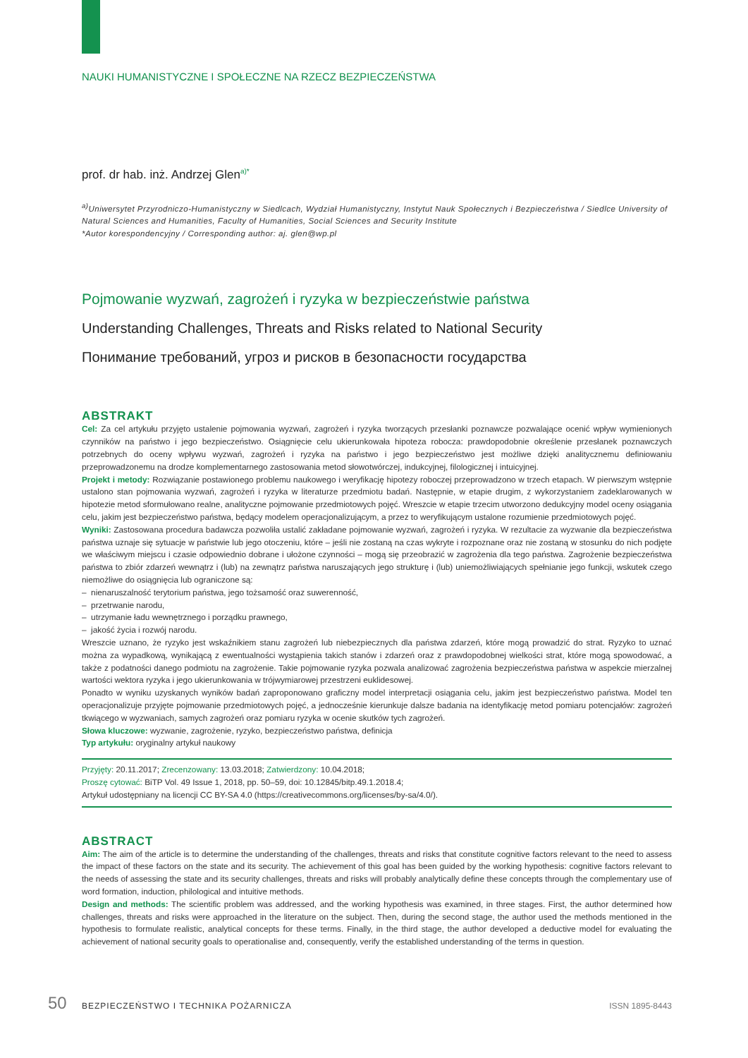NAUKI HUMANISTYCZNE I SPOŁECZNE NA RZECZ BEZPIECZEŃSTWA
prof. dr hab. inż. Andrzej Glen<sup>a)*</sup>
<sup>a)</sup> Uniwersytet Przyrodniczo-Humanistyczny w Siedlcach, Wydział Humanistyczny, Instytut Nauk Społecznych i Bezpieczeństwa / Siedlce University of Natural Sciences and Humanities, Faculty of Humanities, Social Sciences and Security Institute
*Autor korespondencyjny / Corresponding author: aj. glen@wp.pl
Pojmowanie wyzwań, zagrożeń i ryzyka w bezpieczeństwie państwa
Understanding Challenges, Threats and Risks related to National Security
Понимание требований, угроз и рисков в безопасности государства
ABSTRAKT
Cel: Za cel artykułu przyjęto ustalenie pojmowania wyzwań, zagrożeń i ryzyka tworzących przesłanki poznawcze pozwalające ocenić wpływ wymienionych czynników na państwo i jego bezpieczeństwo. Osiągnięcie celu ukierunkowała hipoteza robocza: prawdopodobnie określenie przesłanek poznawczych potrzebnych do oceny wpływu wyzwań, zagrożeń i ryzyka na państwo i jego bezpieczeństwo jest możliwe dzięki analitycznemu definiowaniu przeprowadzonemu na drodze komplementarnego zastosowania metod słowotwórczej, indukcyjnej, filologicznej i intuicyjnej.
Projekt i metody: Rozwiązanie postawionego problemu naukowego i weryfikację hipotezy roboczej przeprowadzono w trzech etapach. W pierwszym wstępnie ustalono stan pojmowania wyzwań, zagrożeń i ryzyka w literaturze przedmiotu badań. Następnie, w etapie drugim, z wykorzystaniem zadeklarowanych w hipotezie metod sformułowano realne, analityczne pojmowanie przedmiotowych pojęć. Wreszcie w etapie trzecim utworzono dedukcyjny model oceny osiągania celu, jakim jest bezpieczeństwo państwa, będący modelem operacjonalizującym, a przez to weryfikującym ustalone rozumienie przedmiotowych pojęć.
Wyniki: Zastosowana procedura badawcza pozwoliła ustalić zakładane pojmowanie wyzwań, zagrożeń i ryzyka. W rezultacie za wyzwanie dla bezpieczeństwa państwa uznaje się sytuacje w państwie lub jego otoczeniu, które – jeśli nie zostaną na czas wykryte i rozpoznane oraz nie zostaną w stosunku do nich podjęte we właściwym miejscu i czasie odpowiednio dobrane i ułożone czynności – mogą się przeobrazić w zagrożenia dla tego państwa. Zagrożenie bezpieczeństwa państwa to zbiór zdarzeń wewnątrz i (lub) na zewnątrz państwa naruszających jego strukturę i (lub) uniemożliwiających spełnianie jego funkcji, wskutek czego niemożliwe do osiągnięcia lub ograniczone są:
– nienaruszalność terytorium państwa, jego tożsamość oraz suwerenność,
– przetrwanie narodu,
– utrzymanie ładu wewnętrznego i porządku prawnego,
– jakość życia i rozwój narodu.
Wreszcie uznano, że ryzyko jest wskaźnikiem stanu zagrożeń lub niebezpiecznych dla państwa zdarzeń, które mogą prowadzić do strat. Ryzyko to uznać można za wypadkową, wynikającą z ewentualności wystąpienia takich stanów i zdarzeń oraz z prawdopodobnej wielkości strat, które mogą spowodować, a także z podatności danego podmiotu na zagrożenie. Takie pojmowanie ryzyka pozwala analizować zagrożenia bezpieczeństwa państwa w aspekcie mierzalnej wartości wektora ryzyka i jego ukierunkowania w trójwymiarowej przestrzeni euklidesowej.
Ponadto w wyniku uzyskanych wyników badań zaproponowano graficzny model interpretacji osiągania celu, jakim jest bezpieczeństwo państwa. Model ten operacjonalizuje przyjęte pojmowanie przedmiotowych pojęć, a jednocześnie kierunkuje dalsze badania na identyfikację metod pomiaru potencjałów: zagrożeń tkwiącego w wyzwaniach, samych zagrożeń oraz pomiaru ryzyka w ocenie skutków tych zagrożeń.
Słowa kluczowe: wyzwanie, zagrożenie, ryzyko, bezpieczeństwo państwa, definicja
Typ artykułu: oryginalny artykuł naukowy
Przyjęty: 20.11.2017; Zrecenzowany: 13.03.2018; Zatwierdzony: 10.04.2018;
Proszę cytować: BiTP Vol. 49 Issue 1, 2018, pp. 50–59, doi: 10.12845/bitp.49.1.2018.4;
Artykuł udostępniany na licencji CC BY-SA 4.0 (https://creativecommons.org/licenses/by-sa/4.0/).
ABSTRACT
Aim: The aim of the article is to determine the understanding of the challenges, threats and risks that constitute cognitive factors relevant to the need to assess the impact of these factors on the state and its security. The achievement of this goal has been guided by the working hypothesis: cognitive factors relevant to the needs of assessing the state and its security challenges, threats and risks will probably analytically define these concepts through the complementary use of word formation, induction, philological and intuitive methods.
Design and methods: The scientific problem was addressed, and the working hypothesis was examined, in three stages. First, the author determined how challenges, threats and risks were approached in the literature on the subject. Then, during the second stage, the author used the methods mentioned in the hypothesis to formulate realistic, analytical concepts for these terms. Finally, in the third stage, the author developed a deductive model for evaluating the achievement of national security goals to operationalise and, consequently, verify the established understanding of the terms in question.
50 BEZPIECZEŃSTWO I TECHNIKA POŻARNICZA ISSN 1895-8443